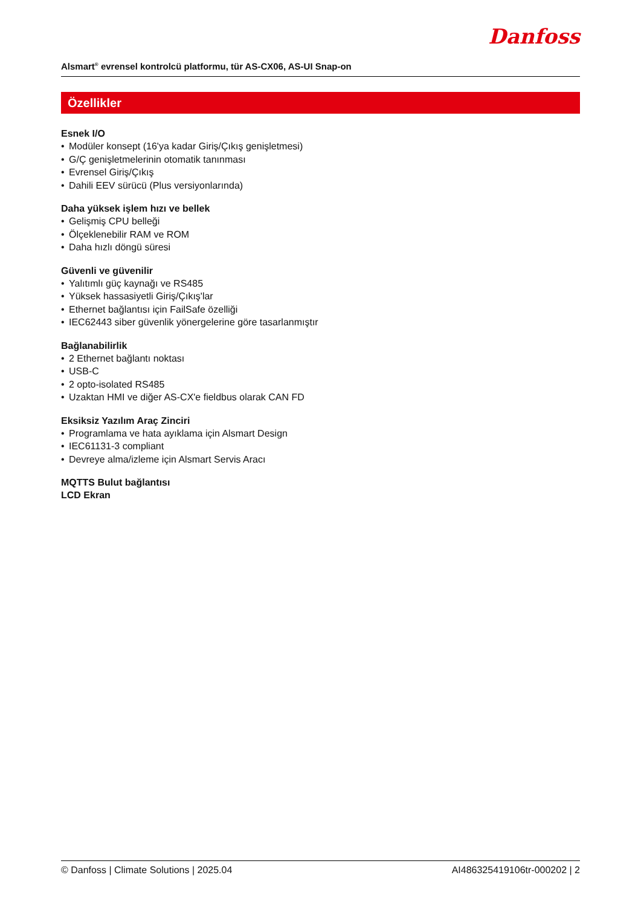Alsmart<sup>®</sup> evrensel kontrolcü platformu, tür AS-CX06, AS-UI Snap-on
Danfoss
Özellikler
Esnek I/O
• Modüler konsept (16'ya kadar Giriş/Çıkış genişletmesi)
• G/Ç genişletmelerinin otomatik tanınması
• Evrensel Giriş/Çıkış
• Dahili EEV sürücü (Plus versiyonlarında)
Daha yüksek işlem hızı ve bellek
• Gelişmiş CPU belleği
• Ölçeklenebilir RAM ve ROM
• Daha hızlı döngü süresi
Güvenli ve güvenilir
• Yalıtımlı güç kaynağı ve RS485
• Yüksek hassasiyetli Giriş/Çıkış'lar
• Ethernet bağlantısı için FailSafe özelliği
• IEC62443 siber güvenlik yönergelerine göre tasarlanmıştır
Bağlanabilirlik
• 2 Ethernet bağlantı noktası
• USB-C
• 2 opto-isolated RS485
• Uzaktan HMI ve diğer AS-CX'e fieldbus olarak CAN FD
Eksiksiz Yazılım Araç Zinciri
• Programlama ve hata ayıklama için Alsmart Design
• IEC61131-3 compliant
• Devreye alma/izleme için Alsmart Servis Aracı
MQTTS Bulut bağlantısı
LCD Ekran
© Danfoss | Climate Solutions | 2025.04 AI486325419106tr-000202 | 2